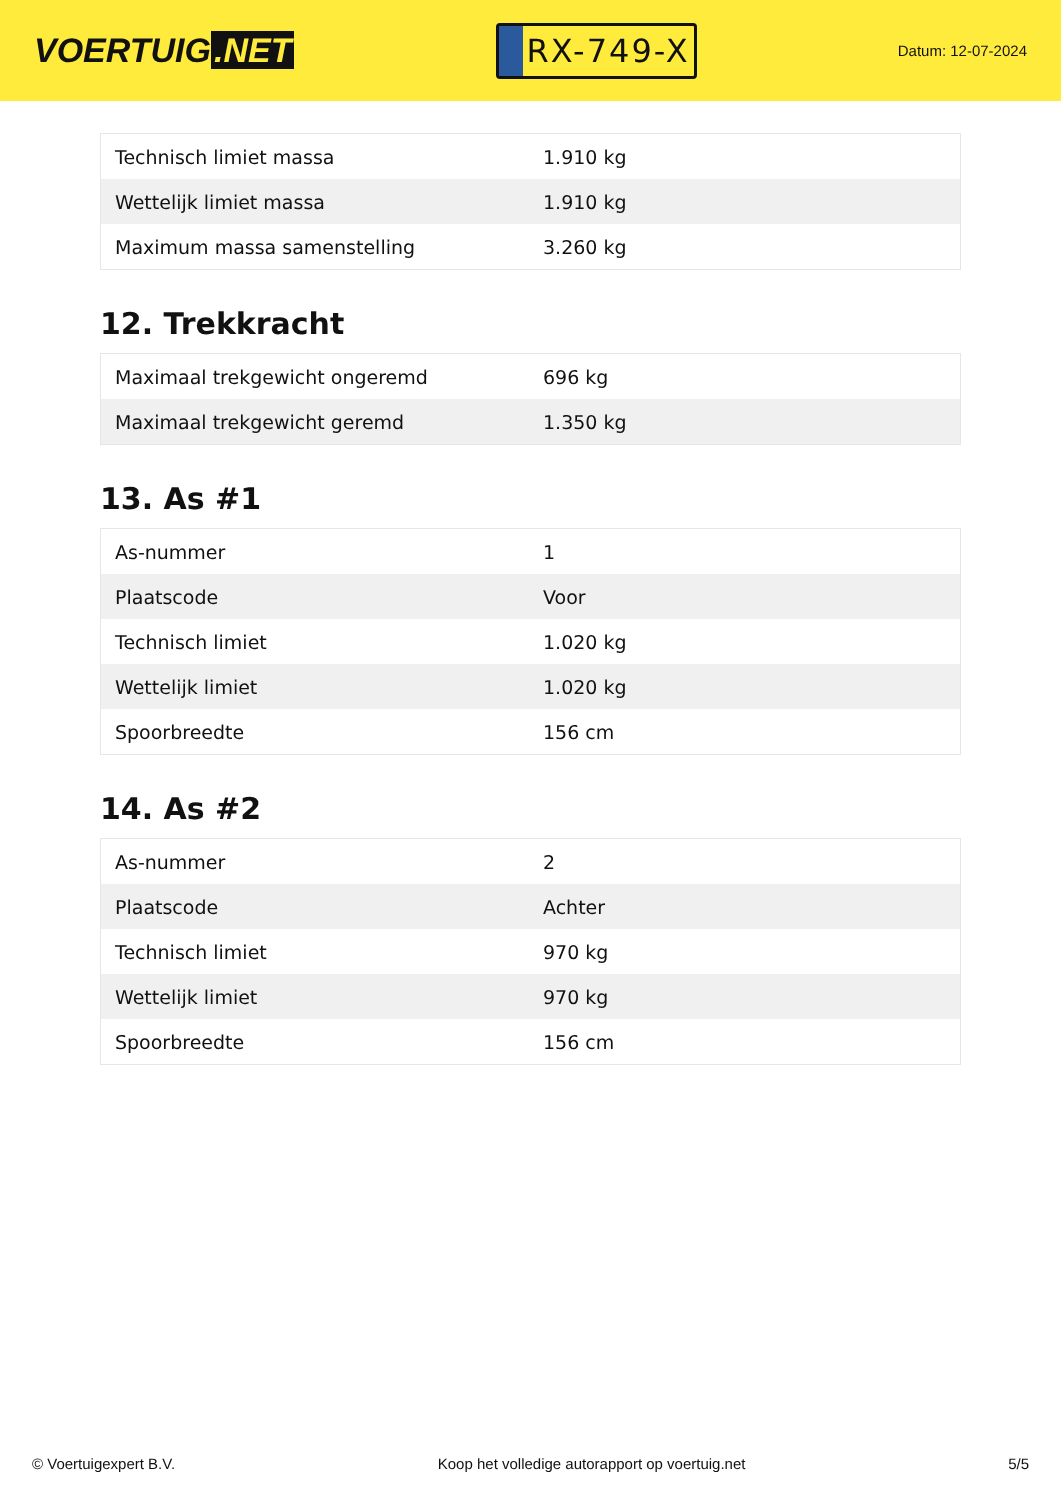VOERTUIG.NET
RX-749-X
Datum: 12-07-2024
| Technisch limiet massa | 1.910 kg |
| Wettelijk limiet massa | 1.910 kg |
| Maximum massa samenstelling | 3.260 kg |
12. Trekkracht
| Maximaal trekgewicht ongeremd | 696 kg |
| Maximaal trekgewicht geremd | 1.350 kg |
13. As #1
| As-nummer | 1 |
| Plaatscode | Voor |
| Technisch limiet | 1.020 kg |
| Wettelijk limiet | 1.020 kg |
| Spoorbreedte | 156 cm |
14. As #2
| As-nummer | 2 |
| Plaatscode | Achter |
| Technisch limiet | 970 kg |
| Wettelijk limiet | 970 kg |
| Spoorbreedte | 156 cm |
© Voertuigexpert B.V. Koop het volledige autorapport op voertuig.net 5/5